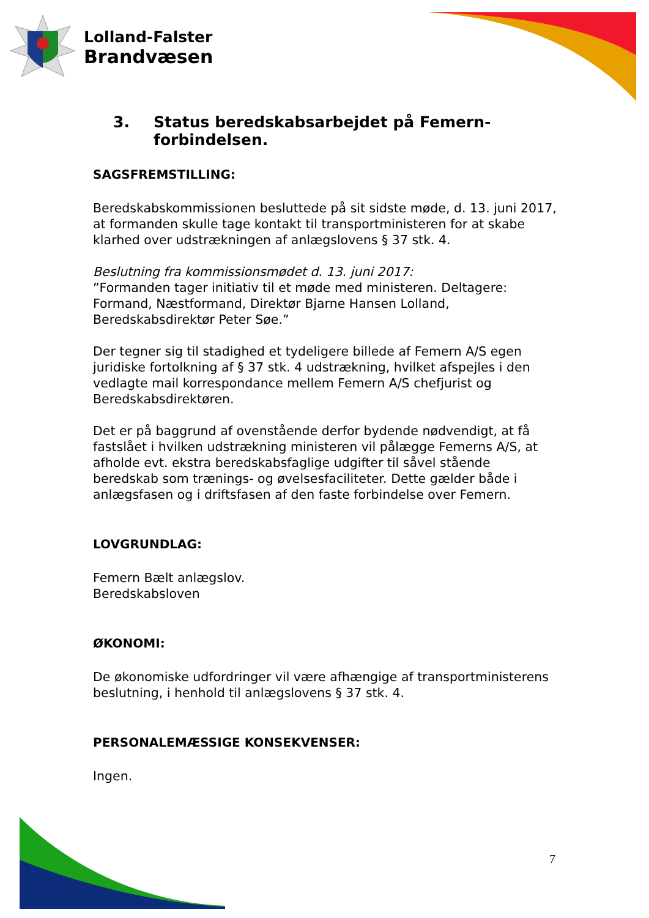Lolland-Falster
Brandvæsen
3. Status beredskabsarbejdet på Femern-forbindelsen.
SAGSFREMSTILLING:
Beredskabskommissionen besluttede på sit sidste møde, d. 13. juni 2017, at formanden skulle tage kontakt til transportministeren for at skabe klarhed over udstrækningen af anlægslovens § 37 stk. 4.
Beslutning fra kommissionsmødet d. 13. juni 2017:
”Formanden tager initiativ til et møde med ministeren. Deltagere: Formand, Næstformand, Direktør Bjarne Hansen Lolland, Beredskabsdirektør Peter Søe.”
Der tegner sig til stadighed et tydeligere billede af Femern A/S egen juridiske fortolkning af § 37 stk. 4 udstrækning, hvilket afspejles i den vedlagte mail korrespondance mellem Femern A/S chefjurist og Beredskabsdirektøren.
Det er på baggrund af ovenstående derfor bydende nødvendigt, at få fastslået i hvilken udstrækning ministeren vil pålægge Femerns A/S, at afholde evt. ekstra beredskabsfaglige udgifter til såvel stående beredskab som trænings- og øvelsesfaciliteter. Dette gælder både i anlægsfasen og i driftsfasen af den faste forbindelse over Femern.
LOVGRUNDLAG:
Femern Bælt anlægslov.
Beredskabsloven
ØKONOMI:
De økonomiske udfordringer vil være afhængige af transportministerens beslutning, i henhold til anlægslovens § 37 stk. 4.
PERSONALEMÆSSIGE KONSEKVENSER:
Ingen.
7